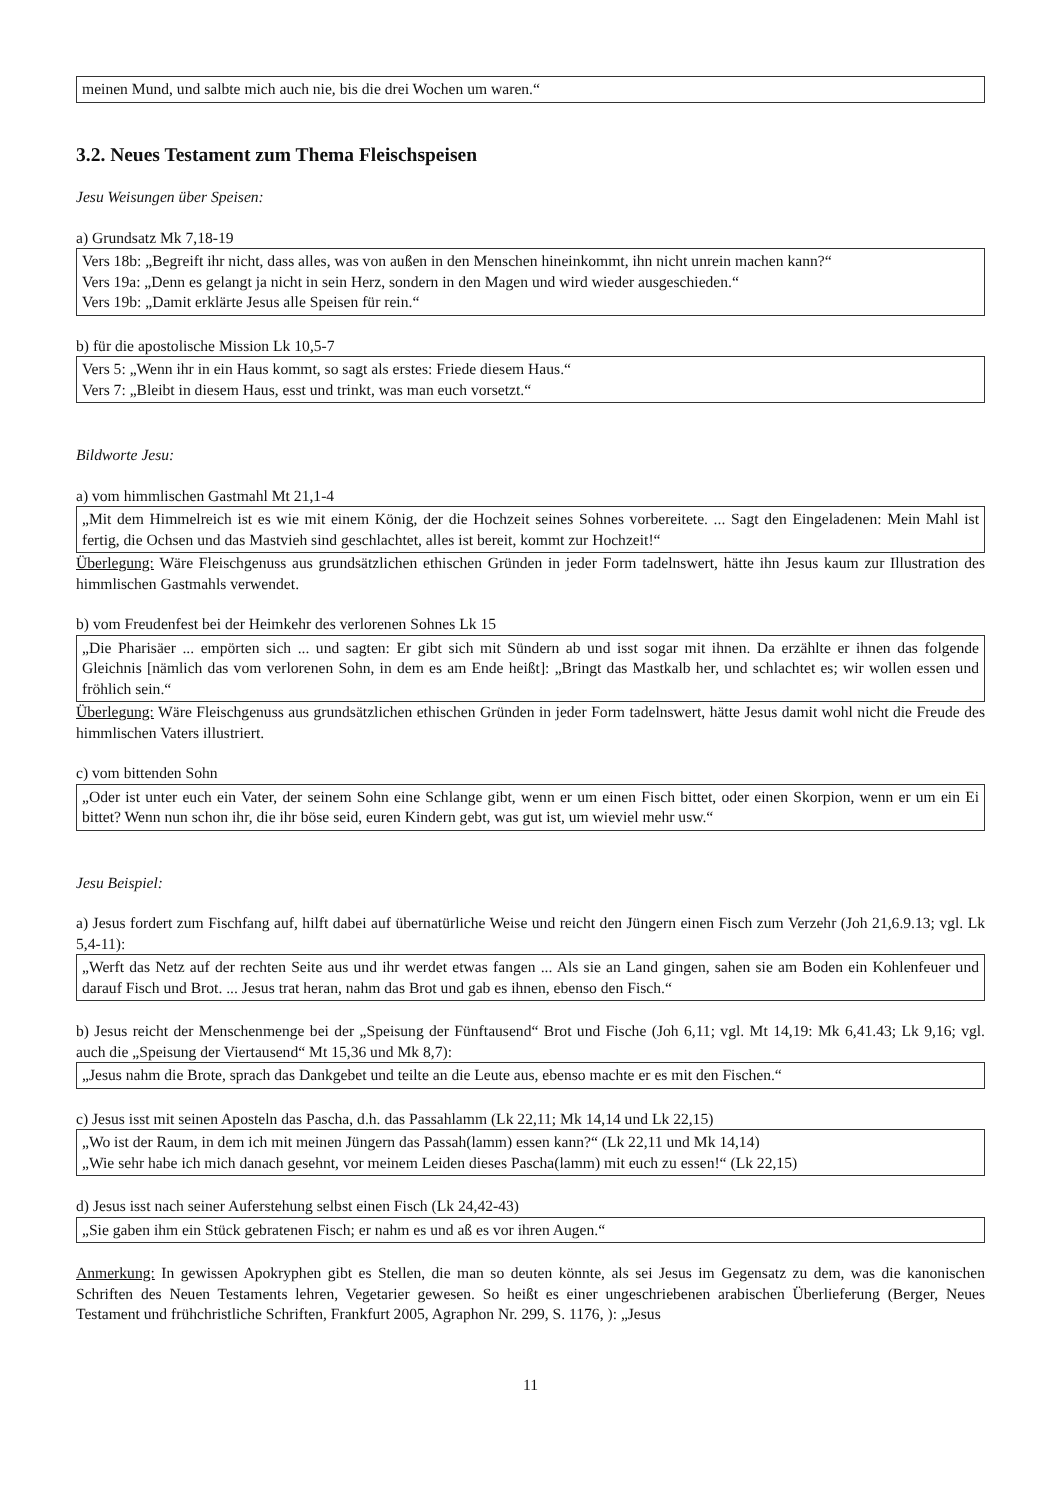meinen Mund, und salbte mich auch nie, bis die drei Wochen um waren.“
3.2. Neues Testament zum Thema Fleischspeisen
Jesu Weisungen über Speisen:
a) Grundsatz Mk 7,18-19
Vers 18b: „Begreift ihr nicht, dass alles, was von außen in den Menschen hineinkommt, ihn nicht unrein machen kann?“
Vers 19a: „Denn es gelangt ja nicht in sein Herz, sondern in den Magen und wird wieder ausgeschieden.“
Vers 19b: „Damit erklärte Jesus alle Speisen für rein.“
b) für die apostolische Mission Lk 10,5-7
Vers 5: „Wenn ihr in ein Haus kommt, so sagt als erstes: Friede diesem Haus.“
Vers 7: „Bleibt in diesem Haus, esst und trinkt, was man euch vorsetzt.“
Bildworte Jesu:
a) vom himmlischen Gastmahl Mt 21,1-4
„Mit dem Himmelreich ist es wie mit einem König, der die Hochzeit seines Sohnes vorbereitete. ... Sagt den Eingeladenen: Mein Mahl ist fertig, die Ochsen und das Mastvieh sind geschlachtet, alles ist bereit, kommt zur Hochzeit!“
Überlegung: Wäre Fleischgenuss aus grundsätzlichen ethischen Gründen in jeder Form tadelnswert, hätte ihn Jesus kaum zur Illustration des himmlischen Gastmahls verwendet.
b) vom Freudenfest bei der Heimkehr des verlorenen Sohnes Lk 15
„Die Pharisäer ... empörten sich ... und sagten: Er gibt sich mit Sündern ab und isst sogar mit ihnen. Da erzählte er ihnen das folgende Gleichnis [nämlich das vom verlorenen Sohn, in dem es am Ende heißt]: „Bringt das Mastkalb her, und schlachtet es; wir wollen essen und fröhlich sein.“
Überlegung: Wäre Fleischgenuss aus grundsätzlichen ethischen Gründen in jeder Form tadelnswert, hätte Jesus damit wohl nicht die Freude des himmlischen Vaters illustriert.
c) vom bittenden Sohn
„Oder ist unter euch ein Vater, der seinem Sohn eine Schlange gibt, wenn er um einen Fisch bittet, oder einen Skorpion, wenn er um ein Ei bittet? Wenn nun schon ihr, die ihr böse seid, euren Kindern gebt, was gut ist, um wieviel mehr usw.“
Jesu Beispiel:
a) Jesus fordert zum Fischfang auf, hilft dabei auf übernatürliche Weise und reicht den Jüngern einen Fisch zum Verzehr (Joh 21,6.9.13; vgl. Lk 5,4-11):
„Werft das Netz auf der rechten Seite aus und ihr werdet etwas fangen ... Als sie an Land gingen, sahen sie am Boden ein Kohlenfeuer und darauf Fisch und Brot. ... Jesus trat heran, nahm das Brot und gab es ihnen, ebenso den Fisch.“
b) Jesus reicht der Menschenmenge bei der „Speisung der Fünftausend“ Brot und Fische (Joh 6,11; vgl. Mt 14,19: Mk 6,41.43; Lk 9,16; vgl. auch die „Speisung der Viertausend“ Mt 15,36 und Mk 8,7):
„Jesus nahm die Brote, sprach das Dankgebet und teilte an die Leute aus, ebenso machte er es mit den Fischen.“
c) Jesus isst mit seinen Aposteln das Pascha, d.h. das Passahlamm (Lk 22,11; Mk 14,14 und Lk 22,15)
„Wo ist der Raum, in dem ich mit meinen Jüngern das Passah(lamm) essen kann?“ (Lk 22,11 und Mk 14,14)
„Wie sehr habe ich mich danach gesehnt, vor meinem Leiden dieses Pascha(lamm) mit euch zu essen!“ (Lk 22,15)
d) Jesus isst nach seiner Auferstehung selbst einen Fisch (Lk 24,42-43)
„Sie gaben ihm ein Stück gebratenen Fisch; er nahm es und aß es vor ihren Augen.“
Anmerkung: In gewissen Apokryphen gibt es Stellen, die man so deuten könnte, als sei Jesus im Gegensatz zu dem, was die kanonischen Schriften des Neuen Testaments lehren, Vegetarier gewesen. So heißt es einer ungeschriebenen arabischen Überlieferung (Berger, Neues Testament und frühchristliche Schriften, Frankfurt 2005, Agraphon Nr. 299, S. 1176, ): „Jesus
11